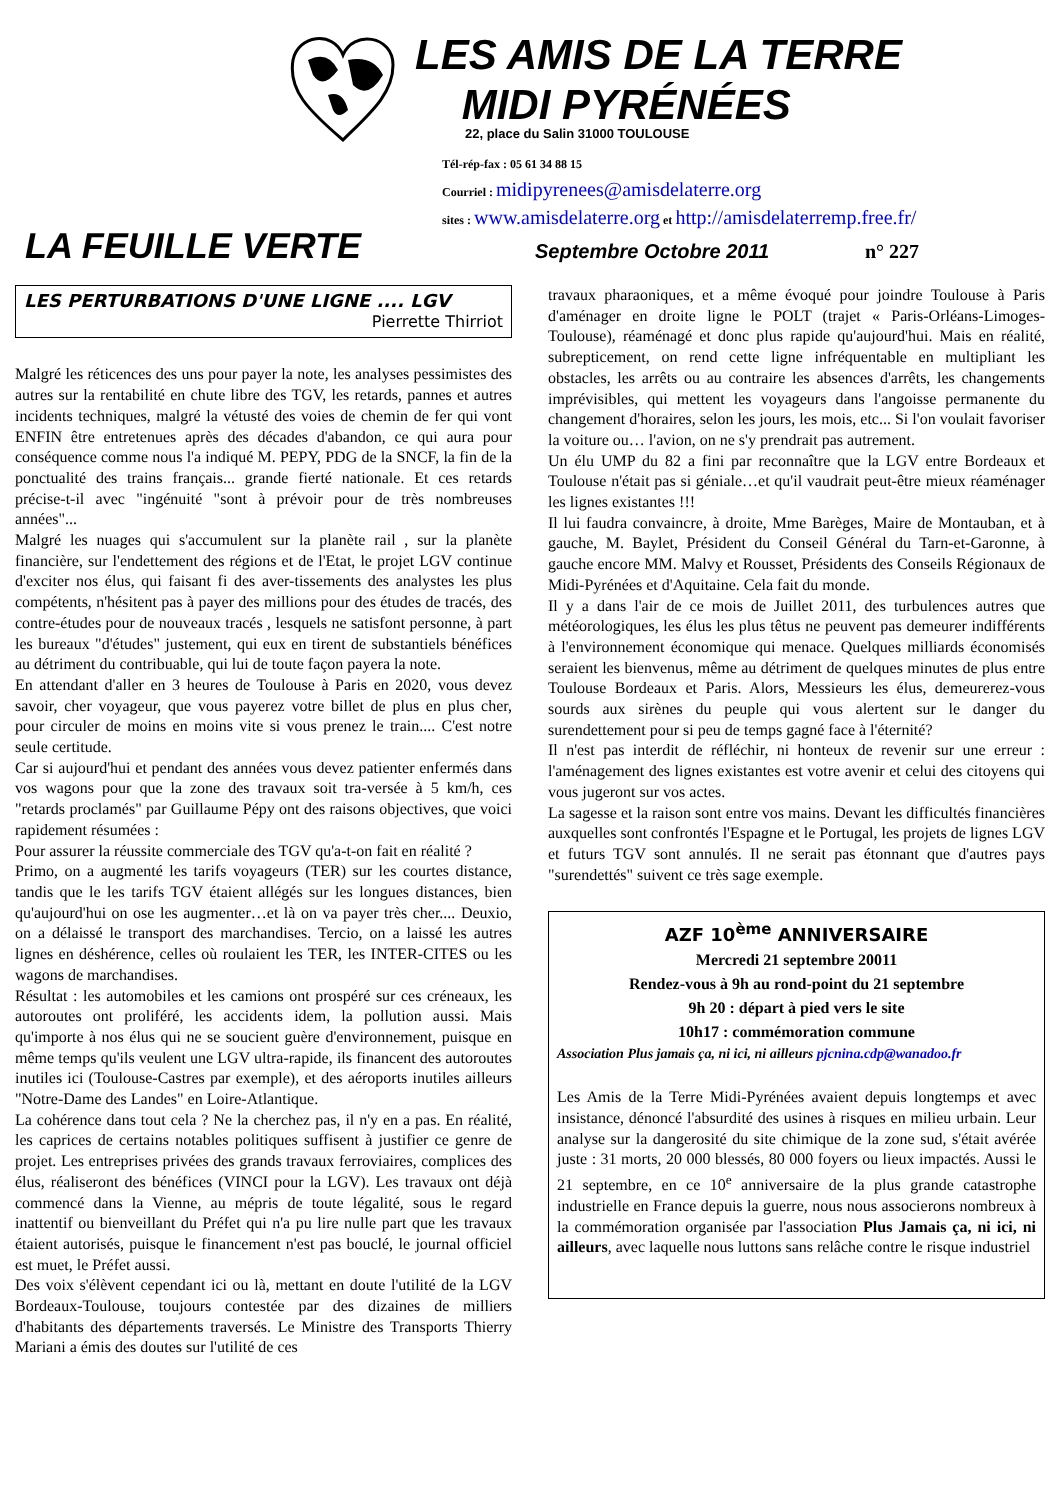LES AMIS DE LA TERRE
MIDI PYRÉNÉES
22, place du Salin 31000 TOULOUSE
Tél-rép-fax : 05 61 34 88 15
Courriel : midipyrenees@amisdelaterre.org
sites : www.amisdelaterre.org et http://amisdelaterremp.free.fr/
LA FEUILLE VERTE Septembre Octobre 2011 n° 227
LES PERTURBATIONS D'UNE LIGNE .... LGV
Pierrette Thirriot
Malgré les réticences des uns pour payer la note, les analyses pessimistes des autres sur la rentabilité en chute libre des TGV, les retards, pannes et autres incidents techniques, malgré la vétusté des voies de chemin de fer qui vont ENFIN être entretenues après des décades d'abandon, ce qui aura pour conséquence comme nous l'a indiqué M. PEPY, PDG de la SNCF, la fin de la ponctualité des trains français... grande fierté nationale. Et ces retards précise-t-il avec "ingénuité "sont à prévoir pour de très nombreuses années"...
Malgré les nuages qui s'accumulent sur la planète rail , sur la planète financière, sur l'endettement des régions et de l'Etat, le projet LGV continue d'exciter nos élus, qui faisant fi des aver-tissements des analystes les plus compétents, n'hésitent pas à payer des millions pour des études de tracés, des contre-études pour de nouveaux tracés , lesquels ne satisfont personne, à part les bureaux "d'études" justement, qui eux en tirent de substantiels bénéfices au détriment du contribuable, qui lui de toute façon payera la note.
En attendant d'aller en 3 heures de Toulouse à Paris en 2020, vous devez savoir, cher voyageur, que vous payerez votre billet de plus en plus cher, pour circuler de moins en moins vite si vous prenez le train.... C'est notre seule certitude.
Car si aujourd'hui et pendant des années vous devez patienter enfermés dans vos wagons pour que la zone des travaux soit tra-versée à 5 km/h, ces "retards proclamés" par Guillaume Pépy ont des raisons objectives, que voici rapidement résumées :
Pour assurer la réussite commerciale des TGV qu'a-t-on fait en réalité ?
Primo, on a augmenté les tarifs voyageurs (TER) sur les courtes distance, tandis que le les tarifs TGV étaient allégés sur les longues distances, bien qu'aujourd'hui on ose les augmenter…et là on va payer très cher.... Deuxio, on a délaissé le transport des marchandises. Tercio, on a laissé les autres lignes en déshérence, celles où roulaient les TER, les INTER-CITES ou les wagons de marchandises.
Résultat : les automobiles et les camions ont prospéré sur ces créneaux, les autoroutes ont proliféré, les accidents idem, la pollution aussi. Mais qu'importe à nos élus qui ne se soucient guère d'environnement, puisque en même temps qu'ils veulent une LGV ultra-rapide, ils financent des autoroutes inutiles ici (Toulouse-Castres par exemple), et des aéroports inutiles ailleurs "Notre-Dame des Landes" en Loire-Atlantique.
La cohérence dans tout cela ? Ne la cherchez pas, il n'y en a pas. En réalité, les caprices de certains notables politiques suffisent à justifier ce genre de projet. Les entreprises privées des grands travaux ferroviaires, complices des élus, réaliseront des bénéfices (VINCI pour la LGV). Les travaux ont déjà commencé dans la Vienne, au mépris de toute légalité, sous le regard inattentif ou bienveillant du Préfet qui n'a pu lire nulle part que les travaux étaient autorisés, puisque le financement n'est pas bouclé, le journal officiel est muet, le Préfet aussi.
Des voix s'élèvent cependant ici ou là, mettant en doute l'utilité de la LGV Bordeaux-Toulouse, toujours contestée par des dizaines de milliers d'habitants des départements traversés. Le Ministre des Transports Thierry Mariani a émis des doutes sur l'utilité de ces
travaux pharaoniques, et a même évoqué pour joindre Toulouse à Paris d'aménager en droite ligne le POLT (trajet « Paris-Orléans-Limoges-Toulouse), réaménagé et donc plus rapide qu'aujourd'hui. Mais en réalité, subrepticement, on rend cette ligne infréquentable en multipliant les obstacles, les arrêts ou au contraire les absences d'arrêts, les changements imprévisibles, qui mettent les voyageurs dans l'angoisse permanente du changement d'horaires, selon les jours, les mois, etc... Si l'on voulait favoriser la voiture ou… l'avion, on ne s'y prendrait pas autrement.
Un élu UMP du 82 a fini par reconnaître que la LGV entre Bordeaux et Toulouse n'était pas si géniale…et qu'il vaudrait peut-être mieux réaménager les lignes existantes !!!
Il lui faudra convaincre, à droite, Mme Barèges, Maire de Montauban, et à gauche, M. Baylet, Président du Conseil Général du Tarn-et-Garonne, à gauche encore MM. Malvy et Rousset, Présidents des Conseils Régionaux de Midi-Pyrénées et d'Aquitaine. Cela fait du monde.
Il y a dans l'air de ce mois de Juillet 2011, des turbulences autres que météorologiques, les élus les plus têtus ne peuvent pas demeurer indifférents à l'environnement économique qui menace. Quelques milliards économisés seraient les bienvenus, même au détriment de quelques minutes de plus entre Toulouse Bordeaux et Paris. Alors, Messieurs les élus, demeurerez-vous sourds aux sirènes du peuple qui vous alertent sur le danger du surendettement pour si peu de temps gagné face à l'éternité?
Il n'est pas interdit de réfléchir, ni honteux de revenir sur une erreur : l'aménagement des lignes existantes est votre avenir et celui des citoyens qui vous jugeront sur vos actes.
La sagesse et la raison sont entre vos mains. Devant les difficultés financières auxquelles sont confrontés l'Espagne et le Portugal, les projets de lignes LGV et futurs TGV sont annulés. Il ne serait pas étonnant que d'autres pays "surendettés" suivent ce très sage exemple.
AZF 10<sup>ème</sup> ANNIVERSAIRE
Mercredi 21 septembre 20011
Rendez-vous à 9h au rond-point du 21 septembre
9h 20 : départ à pied vers le site
10h17 : commémoration commune
Association Plus jamais ça, ni ici, ni ailleurs pjcnina.cdp@wanadoo.fr
Les Amis de la Terre Midi-Pyrénées avaient depuis longtemps et avec insistance, dénoncé l'absurdité des usines à risques en milieu urbain. Leur analyse sur la dangerosité du site chimique de la zone sud, s'était avérée juste : 31 morts, 20 000 blessés, 80 000 foyers ou lieux impactés. Aussi le 21 septembre, en ce 10<sup>e</sup> anniversaire de la plus grande catastrophe industrielle en France depuis la guerre, nous nous associerons nombreux à la commémoration organisée par l'association Plus Jamais ça, ni ici, ni ailleurs, avec laquelle nous luttons sans relâche contre le risque industriel